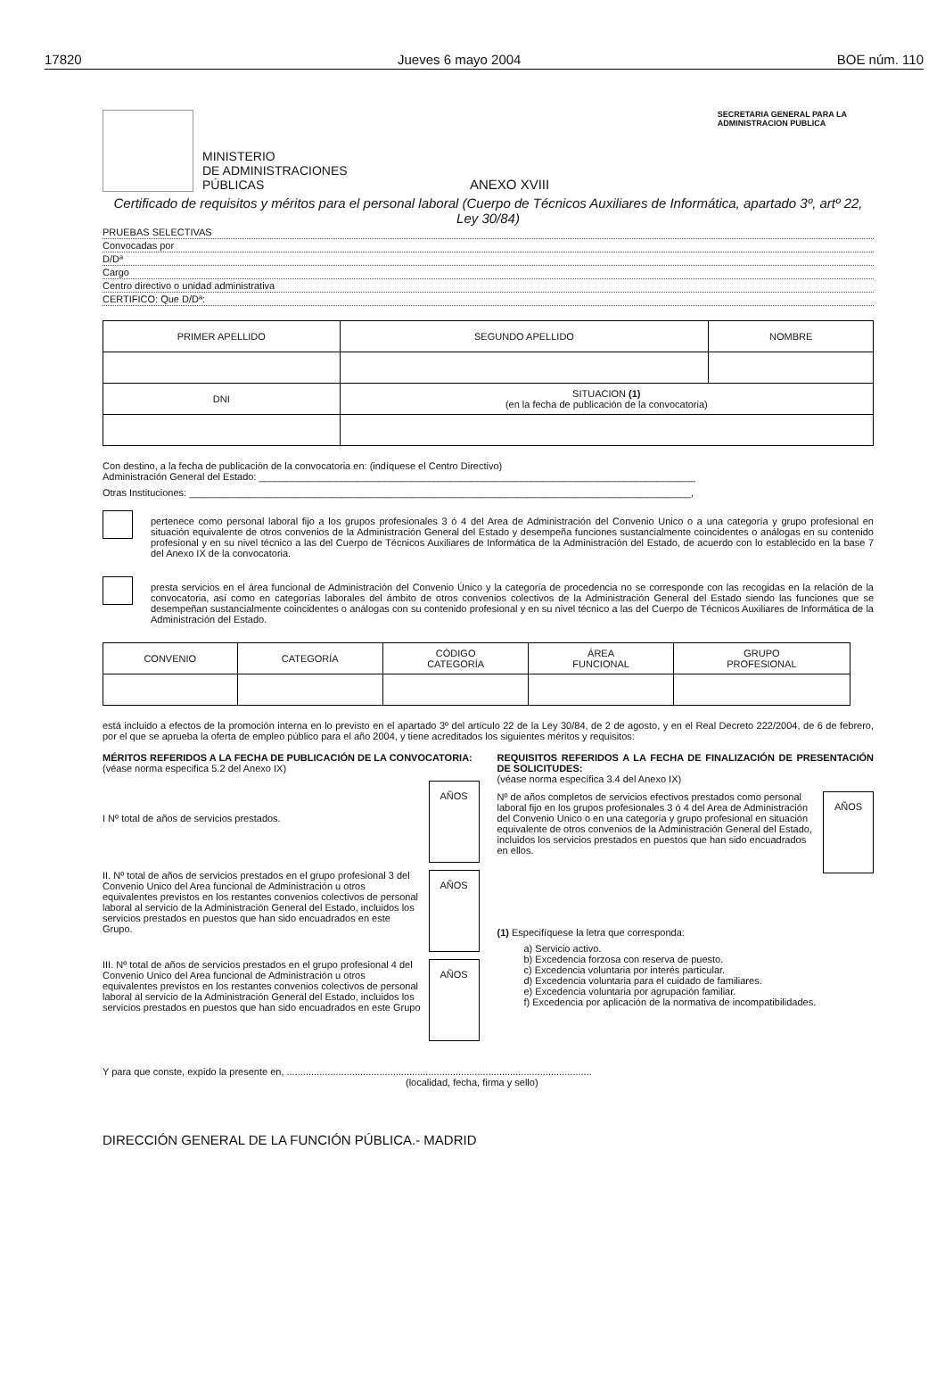17820 Jueves 6 mayo 2004 BOE núm. 110
MINISTERIO
DE ADMINISTRACIONES
PÚBLICAS
ANEXO XVIII
SECRETARIA GENERAL PARA LA
ADMINISTRACION PUBLICA
Certificado de requisitos y méritos para el personal laboral (Cuerpo de Técnicos Auxiliares de Informática, apartado 3º, artº 22, Ley 30/84)
PRUEBAS SELECTIVAS
Convocadas por
D/Dª
Cargo
Centro directivo o unidad administrativa
CERTIFICO: Que D/Dª:
| PRIMER APELLIDO | SEGUNDO APELLIDO | NOMBRE |
| --- | --- | --- |
| DNI | SITUACION (1) (en la fecha de publicación de la convocatoria) | |
Con destino, a la fecha de publicación de la convocatoria en: (indíquese el Centro Directivo)
Administración General del Estado: ________________________________________________________________________________
Otras Instituciones: ____________________________________________________________________________________________,
pertenece como personal laboral fijo a los grupos profesionales 3 ó 4 del Area de Administración del Convenio Unico o a una categoría y grupo profesional en situación equivalente de otros convenios de la Administración General del Estado y desempeña funciones sustancialmente coincidentes o análogas en su contenido profesional y en su nivel técnico a las del Cuerpo de Técnicos Auxiliares de Informática de la Administración del Estado, de acuerdo con lo establecido en la base 7 del Anexo IX de la convocatoria.
presta servicios en el área funcional de Administración del Convenio Único y la categoría de procedencia no se corresponde con las recogidas en la relación de la convocatoria, así como en categorías laborales del ámbito de otros convenios colectivos de la Administración General del Estado siendo las funciones que se desempeñan sustancialmente coincidentes o análogas con su contenido profesional y en su nivel técnico a las del Cuerpo de Técnicos Auxiliares de Informática de la Administración del Estado.
| CONVENIO | CATEGORÍA | CÓDIGO CATEGORÍA | ÁREA FUNCIONAL | GRUPO PROFESIONAL |
| --- | --- | --- | --- | --- |
está incluido a efectos de la promoción interna en lo previsto en el apartado 3º del artículo 22 de la Ley 30/84, de 2 de agosto, y en el Real Decreto 222/2004, de 6 de febrero, por el que se aprueba la oferta de empleo público para el año 2004, y tiene acreditados los siguientes méritos y requisitos:
MÉRITOS REFERIDOS A LA FECHA DE PUBLICACIÓN DE LA CONVOCATORIA:
(véase norma especifica 5.2 del Anexo IX)
I Nº total de años de servicios prestados.
AÑOS
II. Nº total de años de servicios prestados en el grupo profesional 3 del Convenio Unico del Area funcional de Administración u otros equivalentes previstos en los restantes convenios colectivos de personal laboral al servicio de la Administración General del Estado, incluidos los servicios prestados en puestos que han sido encuadrados en este Grupo.
AÑOS
III. Nº total de años de servicios prestados en el grupo profesional 4 del Convenio Unico del Area funcional de Administración u otros equivalentes previstos en los restantes convenios colectivos de personal laboral al servicio de la Administración General del Estado, incluidos los servicios prestados en puestos que han sido encuadrados en este Grupo
AÑOS
REQUISITOS REFERIDOS A LA FECHA DE FINALIZACIÓN DE PRESENTACIÓN DE SOLICITUDES:
(véase norma específica 3.4 del Anexo IX)
Nº de años completos de servicios efectivos prestados como personal laboral fijo en los grupos profesionales 3 ó 4 del Area de Administración del Convenio Unico o en una categoría y grupo profesional en situación equivalente de otros convenios de la Administración General del Estado, incluidos los servicios prestados en puestos que han sido encuadrados en ellos.
AÑOS
(1) Especifíquese la letra que corresponda:
a) Servicio activo.
b) Excedencia forzosa con reserva de puesto.
c) Excedencia voluntaria por interés particular.
d) Excedencia voluntaria para el cuidado de familiares.
e) Excedencia voluntaria por agrupación familiar.
f) Excedencia por aplicación de la normativa de incompatibilidades.
Y para que conste, expido la presente en, ................................................................................................................
(localidad, fecha, firma y sello)
DIRECCIÓN GENERAL DE LA FUNCIÓN PÚBLICA.- MADRID